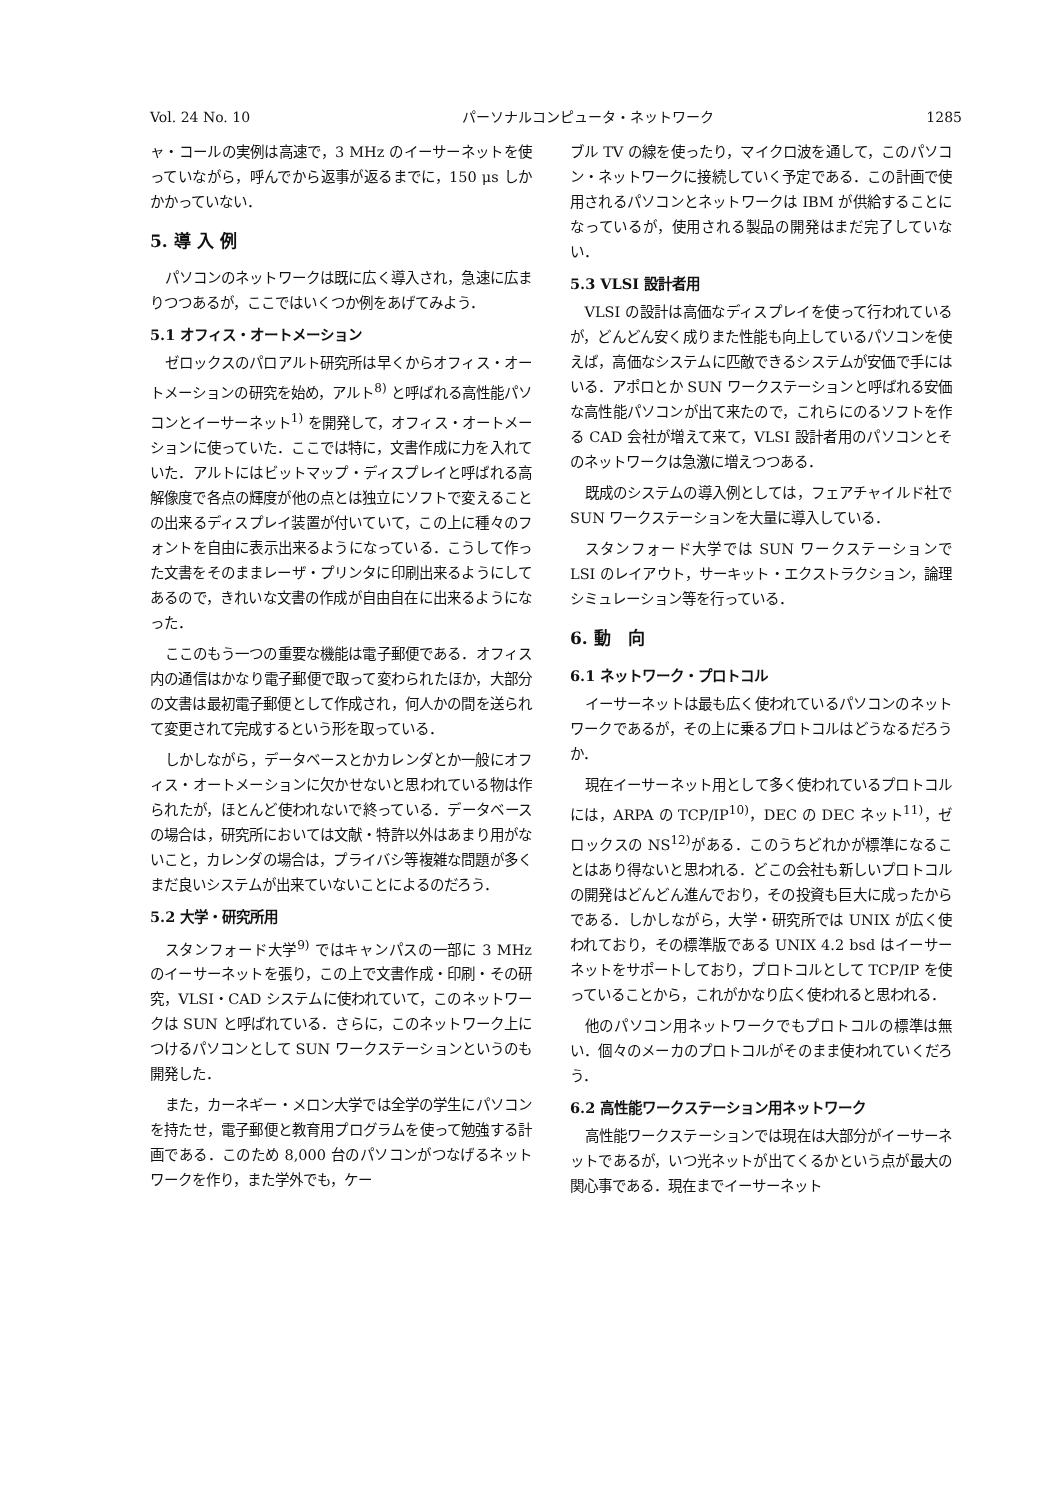Vol. 24 No. 10 パーソナルコンピュータ・ネットワーク 1285
ャ・コールの実例は高速で，3 MHz のイーサーネットを使っていながら，呼んでから返事が返るまでに，150 μs しかかかっていない．
5. 導 入 例
パソコンのネットワークは既に広く導入され，急速に広まりつつあるが，ここではいくつか例をあげてみよう．
5.1 オフィス・オートメーション
ゼロックスのパロアルト研究所は早くからオフィス・オートメーションの研究を始め，アルト<sup>8)</sup> と呼ばれる高性能パソコンとイーサーネット<sup>1)</sup> を開発して，オフィス・オートメーションに使っていた．ここでは特に，文書作成に力を入れていた．アルトにはビットマップ・ディスプレイと呼ばれる高解像度で各点の輝度が他の点とは独立にソフトで変えることの出来るディスプレイ装置が付いていて，この上に種々のフォントを自由に表示出来るようになっている．こうして作った文書をそのままレーザ・プリンタに印刷出来るようにしてあるので，きれいな文書の作成が自由自在に出来るようになった．
ここのもう一つの重要な機能は電子郵便である．オフィス内の通信はかなり電子郵便で取って変わられたほか，大部分の文書は最初電子郵便として作成され，何人かの間を送られて変更されて完成するという形を取っている．
しかしながら，データベースとかカレンダとか一般にオフィス・オートメーションに欠かせないと思われている物は作られたが，ほとんど使われないで終っている．データベースの場合は，研究所においては文献・特許以外はあまり用がないこと，カレンダの場合は，プライバシ等複雑な問題が多くまだ良いシステムが出来ていないことによるのだろう．
5.2 大学・研究所用
スタンフォード大学<sup>9)</sup> ではキャンパスの一部に 3 MHz のイーサーネットを張り，この上で文書作成・印刷・その研究，VLSI・CAD システムに使われていて，このネットワークは SUN と呼ばれている．さらに，このネットワーク上につけるパソコンとして SUN ワークステーションというのも開発した．
また，カーネギー・メロン大学では全学の学生にパソコンを持たせ，電子郵便と教育用プログラムを使って勉強する計画である．このため 8,000 台のパソコンがつなげるネットワークを作り，また学外でも，ケー
ブル TV の線を使ったり，マイクロ波を通して，このパソコン・ネットワークに接続していく予定である．この計画で使用されるパソコンとネットワークは IBM が供給することになっているが，使用される製品の開発はまだ完了していない．
5.3 VLSI 設計者用
VLSI の設計は高価なディスプレイを使って行われているが，どんどん安く成りまた性能も向上しているパソコンを使えば，高価なシステムに匹敵できるシステムが安価で手にはいる．アポロとか SUN ワークステーションと呼ばれる安価な高性能パソコンが出て来たので，これらにのるソフトを作る CAD 会社が増えて来て，VLSI 設計者用のパソコンとそのネットワークは急激に増えつつある．
既成のシステムの導入例としては，フェアチャイルド社で SUN ワークステーションを大量に導入している．
スタンフォード大学では SUN ワークステーションで LSI のレイアウト，サーキット・エクストラクション，論理シミュレーション等を行っている．
6. 動　向
6.1 ネットワーク・プロトコル
イーサーネットは最も広く使われているパソコンのネットワークであるが，その上に乗るプロトコルはどうなるだろうか．
現在イーサーネット用として多く使われているプロトコルには，ARPA の TCP/IP<sup>10)</sup>，DEC の DEC ネット<sup>11)</sup>，ゼロックスの NS<sup>12)</sup>がある．このうちどれかが標準になることはあり得ないと思われる．どこの会社も新しいプロトコルの開発はどんどん進んでおり，その投資も巨大に成ったからである．しかしながら，大学・研究所では UNIX が広く使われており，その標準版である UNIX 4.2 bsd はイーサーネットをサポートしており，プロトコルとして TCP/IP を使っていることから，これがかなり広く使われると思われる．
他のパソコン用ネットワークでもプロトコルの標準は無い．個々のメーカのプロトコルがそのまま使われていくだろう．
6.2 高性能ワークステーション用ネットワーク
高性能ワークステーションでは現在は大部分がイーサーネットであるが，いつ光ネットが出てくるかという点が最大の関心事である．現在までイーサーネット